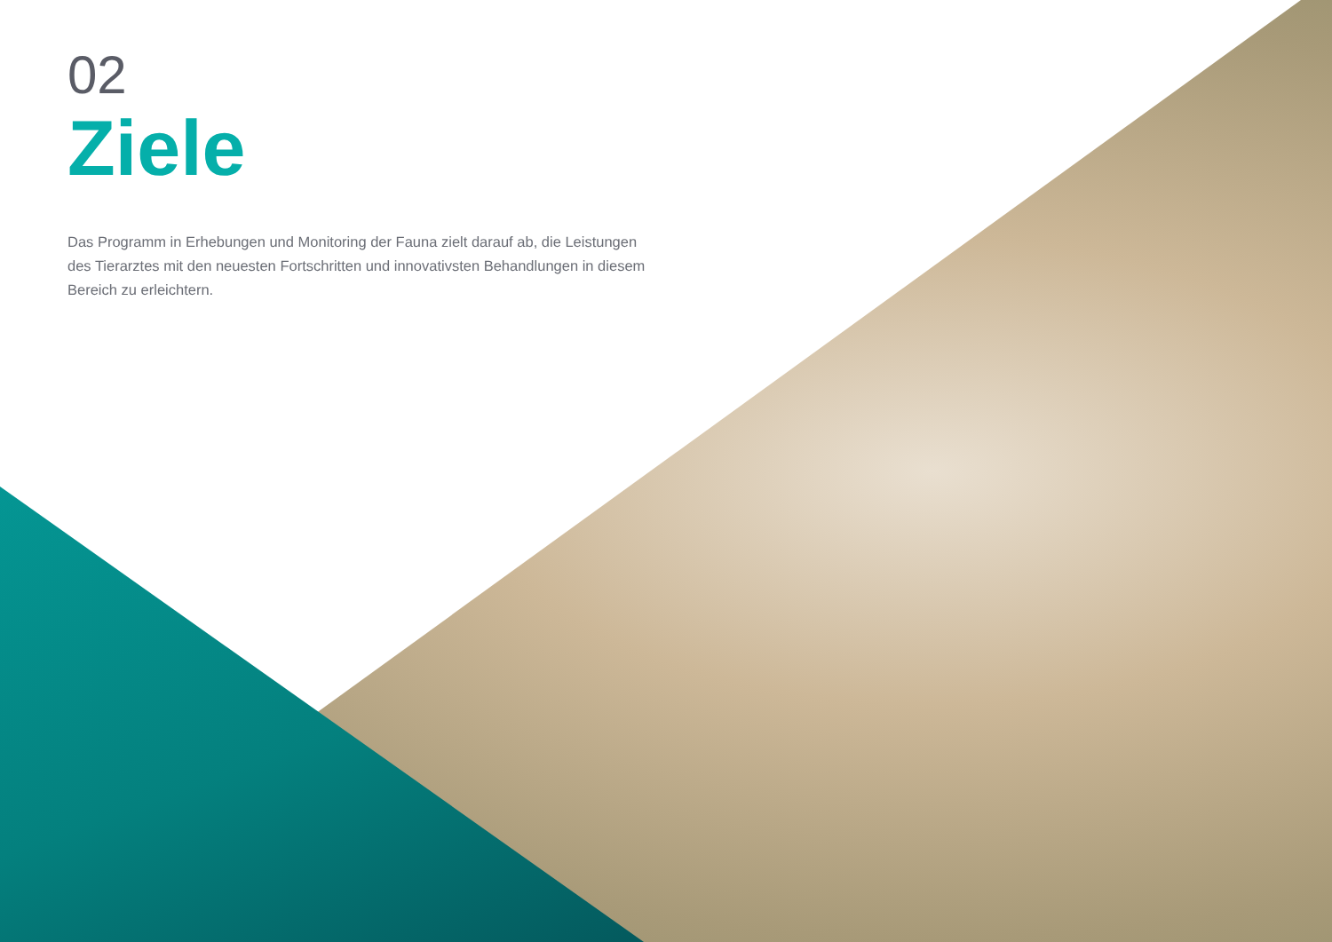02
Ziele
Das Programm in Erhebungen und Monitoring der Fauna zielt darauf ab, die Leistungen des Tierarztes mit den neuesten Fortschritten und innovativsten Behandlungen in diesem Bereich zu erleichtern.